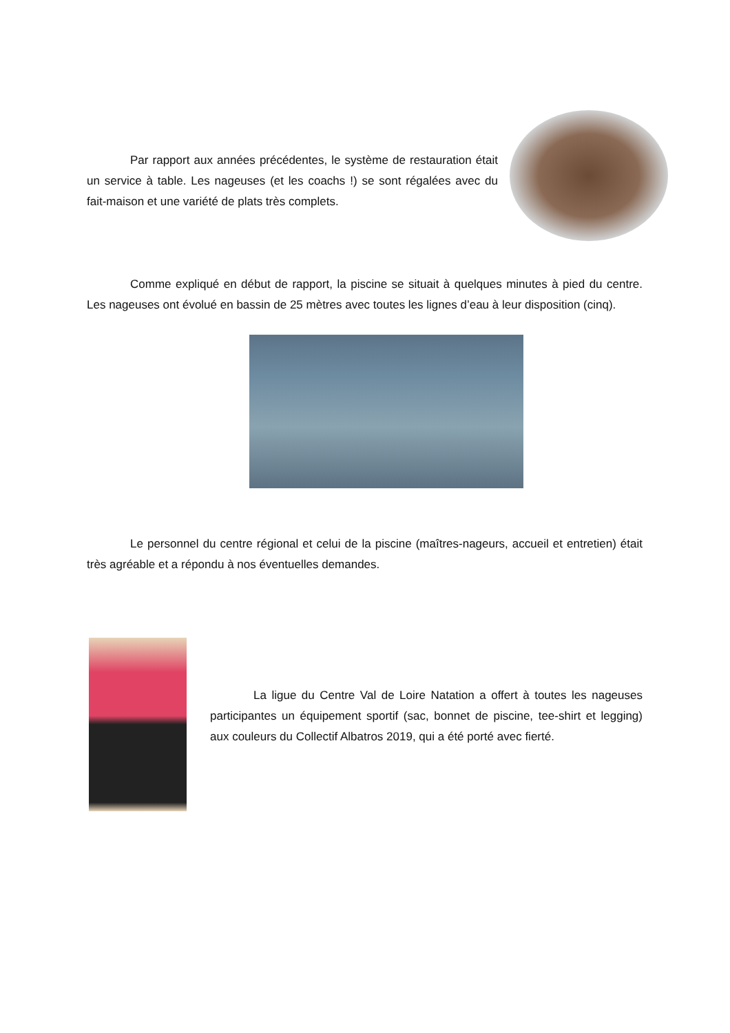Par rapport aux années précédentes, le système de restauration était un service à table. Les nageuses (et les coachs !) se sont régalées avec du fait-maison et une variété de plats très complets.
Comme expliqué en début de rapport, la piscine se situait à quelques minutes à pied du centre. Les nageuses ont évolué en bassin de 25 mètres avec toutes les lignes d’eau à leur disposition (cinq).
Le personnel du centre régional et celui de la piscine (maîtres-nageurs, accueil et entretien) était très agréable et a répondu à nos éventuelles demandes.
La ligue du Centre Val de Loire Natation a offert à toutes les nageuses participantes un équipement sportif (sac, bonnet de piscine, tee-shirt et legging) aux couleurs du Collectif Albatros 2019, qui a été porté avec fierté.